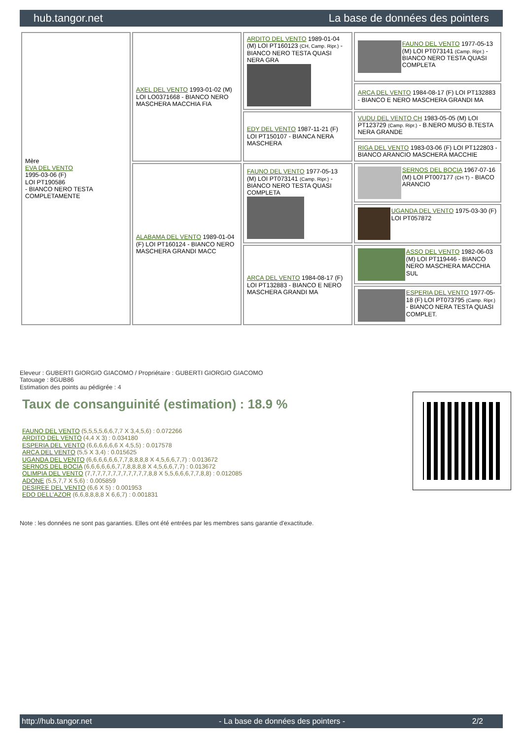hub.tangor.net La base de données des pointers
| Mère EVA DEL VENTO 1995-03-06 (F) LOI PT190586 - BIANCO NERO TESTA COMPLETAMENTE | AXEL DEL VENTO 1993-01-02 (M) LOI LO0371668 - BIANCO NERO MASCHERA MACCHIA FIA | ARDITO DEL VENTO 1989-01-04 (M) LOI PT160123 (CH, Camp. Ripr.) - BIANCO NERO TESTA QUASI NERA GRA | FAUNO DEL VENTO 1977-05-13 (M) LOI PT073141 (Camp. Ripr.) - BIANCO NERO TESTA QUASI COMPLETA |
| | | | ARCA DEL VENTO 1984-08-17 (F) LOI PT132883 - BIANCO E NERO MASCHERA GRANDI MA |
| | | EDY DEL VENTO 1987-11-21 (F) LOI PT150107 - BIANCA NERA MASCHERA | VUDU DEL VENTO CH 1983-05-05 (M) LOI PT123729 (Camp. Ripr.) - B.NERO MUSO B.TESTA NERA GRANDE |
| | | | RIGA DEL VENTO 1983-03-06 (F) LOI PT122803 - BIANCO ARANCIO MASCHERA MACCHIE |
| | ALABAMA DEL VENTO 1989-01-04 (F) LOI PT160124 - BIANCO NERO MASCHERA GRANDI MACC | FAUNO DEL VENTO 1977-05-13 (M) LOI PT073141 (Camp. Ripr.) - BIANCO NERO TESTA QUASI COMPLETA | SERNOS DEL BOCIA 1967-07-16 (M) LOI PT007177 (CH T) - BIACO ARANCIO |
| | | | UGANDA DEL VENTO 1975-03-30 (F) LOI PT057872 |
| | | ARCA DEL VENTO 1984-08-17 (F) LOI PT132883 - BIANCO E NERO MASCHERA GRANDI MA | ASSO DEL VENTO 1982-06-03 (M) LOI PT119446 - BIANCO NERO MASCHERA MACCHIA SUL |
| | | | ESPERIA DEL VENTO 1977-05-18 (F) LOI PT073795 (Camp. Ripr.) - BIANCO NERA TESTA QUASI COMPLET. |
Eleveur : GUBERTI GIORGIO GIACOMO / Propriétaire : GUBERTI GIORGIO GIACOMO
Tatouage : 8GUB86
Estimation des points au pédigrée : 4
Taux de consanguinité (estimation) : 18.9 %
FAUNO DEL VENTO (5,5,5,5,6,6,7,7 X 3,4,5,6) : 0.072266
ARDITO DEL VENTO (4,4 X 3) : 0.034180
ESPERIA DEL VENTO (6,6,6,6,6,6 X 4,5,5) : 0.017578
ARCA DEL VENTO (5,5 X 3,4) : 0.015625
UGANDA DEL VENTO (6,6,6,6,6,6,7,7,8,8,8,8 X 4,5,6,6,7,7) : 0.013672
SERNOS DEL BOCIA (6,6,6,6,6,6,7,7,8,8,8,8 X 4,5,6,6,7,7) : 0.013672
OLIMPIA DEL VENTO (7,7,7,7,7,7,7,7,7,7,7,7,8,8 X 5,5,6,6,6,7,7,8,8) : 0.012085
ADONE (5,5,7,7 X 5,6) : 0.005859
DESIREE DEL VENTO (6,6 X 5) : 0.001953
EDO DELL'AZOR (6,6,8,8,8,8 X 6,6,7) : 0.001831
Note : les données ne sont pas garanties. Elles ont été entrées par les membres sans garantie d'exactitude.
http://hub.tangor.net - La base de données des pointers - 2/2